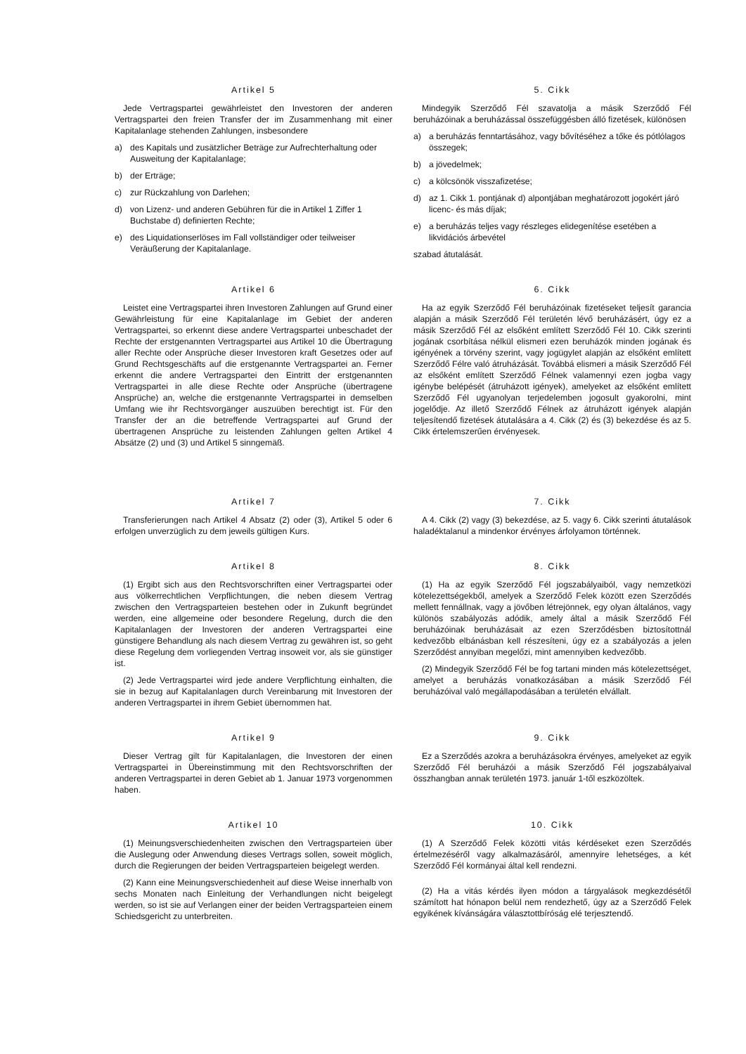Artikel 5
Jede Vertragspartei gewährleistet den Investoren der anderen Vertragspartei den freien Transfer der im Zusammenhang mit einer Kapitalanlage stehenden Zahlungen, insbesondere
a) des Kapitals und zusätzlicher Beträge zur Aufrechterhaltung oder Ausweitung der Kapitalanlage;
b) der Erträge;
c) zur Rückzahlung von Darlehen;
d) von Lizenz- und anderen Gebühren für die in Artikel 1 Ziffer 1 Buchstabe d) definierten Rechte;
e) des Liquidationserlöses im Fall vollständiger oder teilweiser Veräußerung der Kapitalanlage.
5. Cikk
Mindegyik Szerződő Fél szavatolja a másik Szerződő Fél beruházóinak a beruházással összefüggésben álló fizetések, különösen
a) a beruházás fenntartásához, vagy bővítéséhez a tőke és pótlólagos összegek;
b) a jövedelmek;
c) a kölcsönök visszafizetése;
d) az 1. Cikk 1. pontjának d) alpontjában meghatározott jogokért járó licenc- és más díjak;
e) a beruházás teljes vagy részleges elidegenítése esetében a likvidációs árbevétel
szabad átutalását.
Artikel 6
Leistet eine Vertragspartei ihren Investoren Zahlungen auf Grund einer Gewährleistung für eine Kapitalanlage im Gebiet der anderen Vertragspartei, so erkennt diese andere Vertragspartei unbeschadet der Rechte der erstgenannten Vertragspartei aus Artikel 10 die Übertragung aller Rechte oder Ansprüche dieser Investoren kraft Gesetzes oder auf Grund Rechtsgeschäfts auf die erstgenannte Vertragspartei an. Ferner erkennt die andere Vertragspartei den Eintritt der erstgenannten Vertragspartei in alle diese Rechte oder Ansprüche (übertragene Ansprüche) an, welche die erstgenannte Vertragspartei in demselben Umfang wie ihr Rechtsvorgänger auszuüben berechtigt ist. Für den Transfer der an die betreffende Vertragspartei auf Grund der übertragenen Ansprüche zu leistenden Zahlungen gelten Artikel 4 Absätze (2) und (3) und Artikel 5 sinngemäß.
6. Cikk
Ha az egyik Szerződő Fél beruházóinak fizetéseket teljesít garancia alapján a másik Szerződő Fél területén lévő beruházásért, úgy ez a másik Szerződő Fél az elsőként említett Szerződő Fél 10. Cikk szerinti jogának csorbítása nélkül elismeri ezen beruházók minden jogának és igényének a törvény szerint, vagy jogügylet alapján az elsőként említett Szerződő Félre való átruházását. Továbbá elismeri a másik Szerződő Fél az elsőként említett Szerződő Félnek valamennyi ezen jogba vagy igénybe belépését (átruházott igények), amelyeket az elsőként említett Szerződő Fél ugyanolyan terjedelemben jogosult gyakorolni, mint jogelődje. Az illető Szerződő Félnek az átruházott igények alapján teljesítendő fizetések átutalására a 4. Cikk (2) és (3) bekezdése és az 5. Cikk értelemszerűen érvényesek.
Artikel 7
Transferierungen nach Artikel 4 Absatz (2) oder (3), Artikel 5 oder 6 erfolgen unverzüglich zu dem jeweils gültigen Kurs.
7. Cikk
A 4. Cikk (2) vagy (3) bekezdése, az 5. vagy 6. Cikk szerinti átutalások haladéktalanul a mindenkor érvényes árfolyamon történnek.
Artikel 8
(1) Ergibt sich aus den Rechtsvorschriften einer Vertragspartei oder aus völkerrechtlichen Verpflichtungen, die neben diesem Vertrag zwischen den Vertragsparteien bestehen oder in Zukunft begründet werden, eine allgemeine oder besondere Regelung, durch die den Kapitalanlagen der Investoren der anderen Vertragspartei eine günstigere Behandlung als nach diesem Vertrag zu gewähren ist, so geht diese Regelung dem vorliegenden Vertrag insoweit vor, als sie günstiger ist.
(2) Jede Vertragspartei wird jede andere Verpflichtung einhalten, die sie in bezug auf Kapitalanlagen durch Vereinbarung mit Investoren der anderen Vertragspartei in ihrem Gebiet übernommen hat.
8. Cikk
(1) Ha az egyik Szerződő Fél jogszabályaiból, vagy nemzetközi kötelezettségekből, amelyek a Szerződő Felek között ezen Szerződés mellett fennállnak, vagy a jövőben létrejönnek, egy olyan általános, vagy különös szabályozás adódik, amely által a másik Szerződő Fél beruházóinak beruházásait az ezen Szerződésben biztosítottnál kedvezőbb elbánásban kell részesíteni, úgy ez a szabályozás a jelen Szerződést annyiban megelőzi, mint amennyiben kedvezőbb.
(2) Mindegyik Szerződő Fél be fog tartani minden más kötelezettséget, amelyet a beruházás vonatkozásában a másik Szerződő Fél beruházóival való megállapodásában a területén elvállalt.
Artikel 9
Dieser Vertrag gilt für Kapitalanlagen, die Investoren der einen Vertragspartei in Übereinstimmung mit den Rechtsvorschriften der anderen Vertragspartei in deren Gebiet ab 1. Januar 1973 vorgenommen haben.
9. Cikk
Ez a Szerződés azokra a beruházásokra érvényes, amelyeket az egyik Szerződő Fél beruházói a másik Szerződő Fél jogszabályaival összhangban annak területén 1973. január 1-től eszközöltek.
Artikel 10
(1) Meinungsverschiedenheiten zwischen den Vertragsparteien über die Auslegung oder Anwendung dieses Vertrags sollen, soweit möglich, durch die Regierungen der beiden Vertragsparteien beigelegt werden.
(2) Kann eine Meinungsverschiedenheit auf diese Weise innerhalb von sechs Monaten nach Einleitung der Verhandlungen nicht beigelegt werden, so ist sie auf Verlangen einer der beiden Vertragsparteien einem Schiedsgericht zu unterbreiten.
10. Cikk
(1) A Szerződő Felek közötti vitás kérdéseket ezen Szerződés értelmezéséről vagy alkalmazásáról, amennyire lehetséges, a két Szerződő Fél kormányai által kell rendezni.
(2) Ha a vitás kérdés ilyen módon a tárgyalások megkezdésétől számított hat hónapon belül nem rendezhető, úgy az a Szerződő Felek egyikének kívánságára választottbíróság elé terjesztendő.